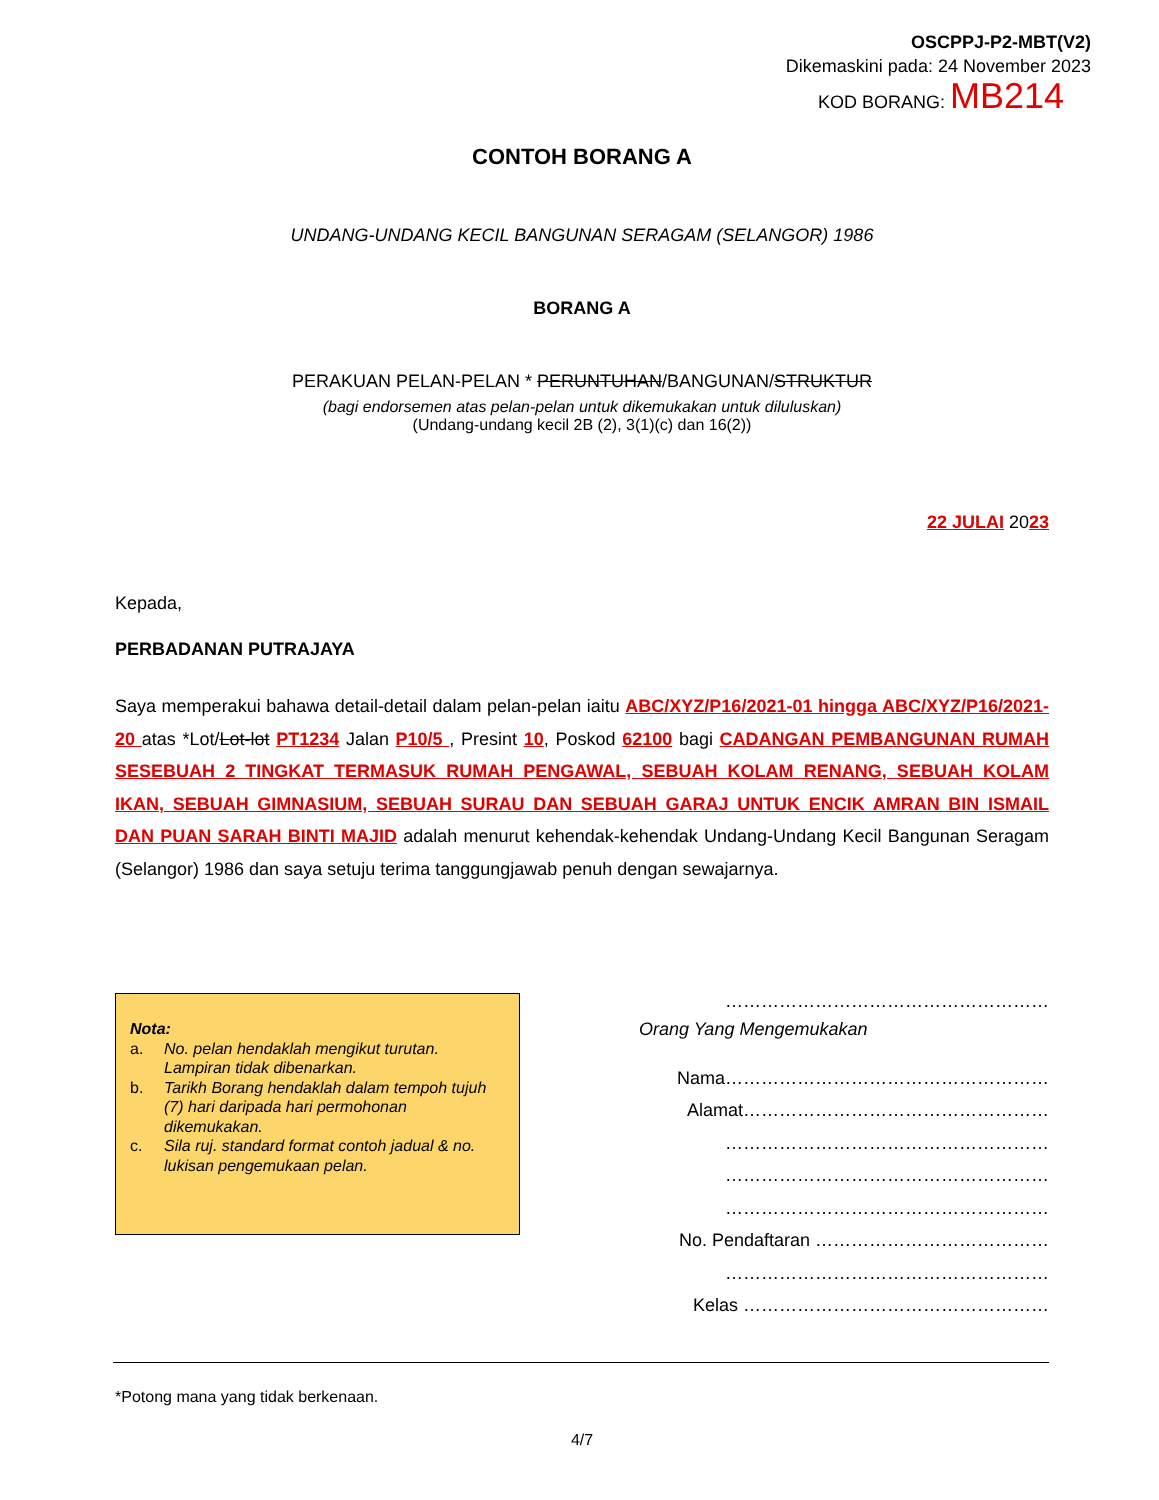OSCPPJ-P2-MBT(V2)
Dikemaskini pada: 24 November 2023
KOD BORANG: MB214
CONTOH BORANG A
UNDANG-UNDANG KECIL BANGUNAN SERAGAM (SELANGOR) 1986
BORANG A
PERAKUAN PELAN-PELAN * PERUNTUHAN/BANGUNAN/STRUKTUR
(bagi endorsemen atas pelan-pelan untuk dikemukakan untuk diluluskan)
(Undang-undang kecil 2B (2), 3(1)(c) dan 16(2))
22 JULAI 2023
Kepada,
PERBADANAN PUTRAJAYA
Saya memperakui bahawa detail-detail dalam pelan-pelan iaitu ABC/XYZ/P16/2021-01 hingga ABC/XYZ/P16/2021-20 atas *Lot/Lot-lot PT1234 Jalan P10/5 , Presint 10, Poskod 62100 bagi CADANGAN PEMBANGUNAN RUMAH SESEBUAH 2 TINGKAT TERMASUK RUMAH PENGAWAL, SEBUAH KOLAM RENANG, SEBUAH KOLAM IKAN, SEBUAH GIMNASIUM, SEBUAH SURAU DAN SEBUAH GARAJ UNTUK ENCIK AMRAN BIN ISMAIL DAN PUAN SARAH BINTI MAJID adalah menurut kehendak-kehendak Undang-Undang Kecil Bangunan Seragam (Selangor) 1986 dan saya setuju terima tanggungjawab penuh dengan sewajarnya.
Nota:
a. No. pelan hendaklah mengikut turutan. Lampiran tidak dibenarkan.
b. Tarikh Borang hendaklah dalam tempoh tujuh (7) hari daripada hari permohonan dikemukakan.
c. Sila ruj. standard format contoh jadual & no. lukisan pengemukaan pelan.
………………………………………………
Orang Yang Mengemukakan
Nama………………………………………………
Alamat……………………………………………
………………………………………………
………………………………………………
………………………………………………
No. Pendaftaran …………………………………
………………………………………………
Kelas ……………………………………………
*Potong mana yang tidak berkenaan.
4/7